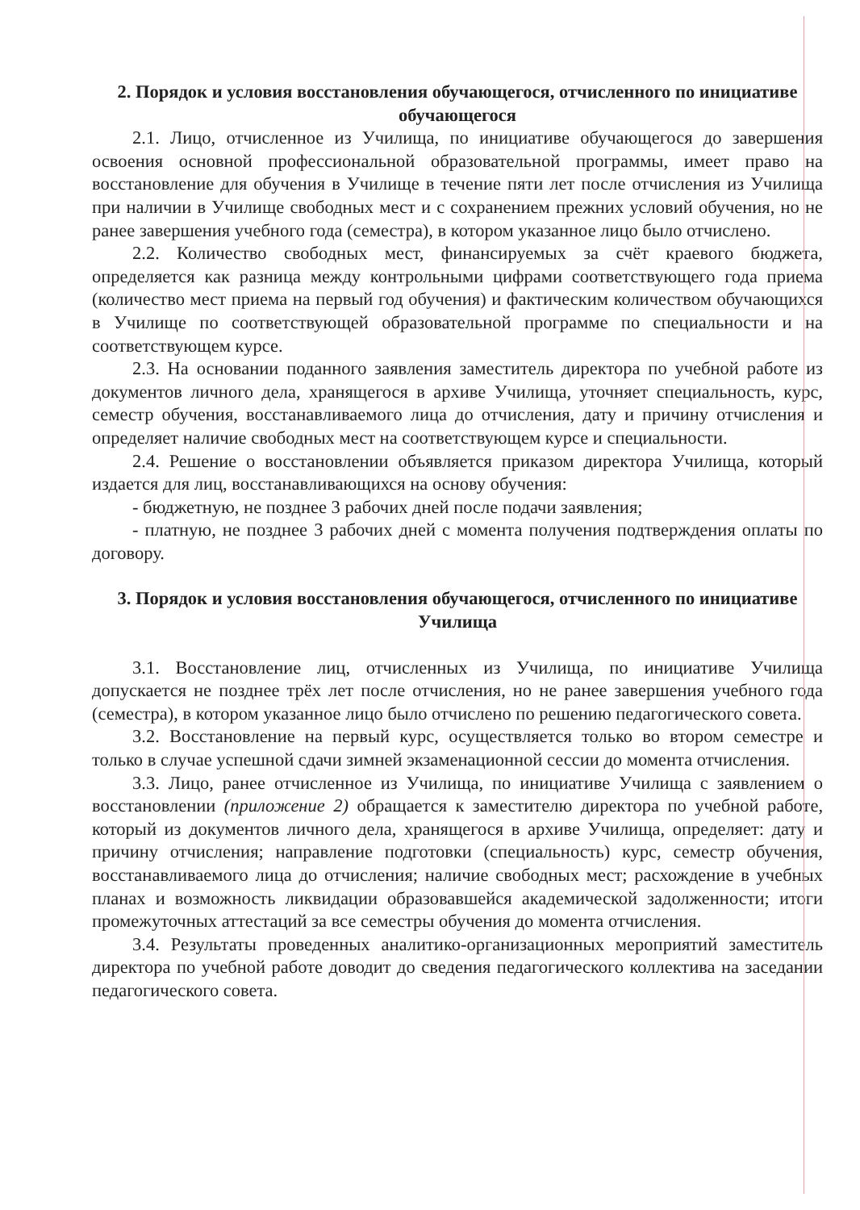2. Порядок и условия восстановления обучающегося, отчисленного по инициативе обучающегося
2.1. Лицо, отчисленное из Училища, по инициативе обучающегося до завершения освоения основной профессиональной образовательной программы, имеет право на восстановление для обучения в Училище в течение пяти лет после отчисления из Училища при наличии в Училище свободных мест и с сохранением прежних условий обучения, но не ранее завершения учебного года (семестра), в котором указанное лицо было отчислено.
2.2. Количество свободных мест, финансируемых за счёт краевого бюджета, определяется как разница между контрольными цифрами соответствующего года приема (количество мест приема на первый год обучения) и фактическим количеством обучающихся в Училище по соответствующей образовательной программе по специальности и на соответствующем курсе.
2.3. На основании поданного заявления заместитель директора по учебной работе из документов личного дела, хранящегося в архиве Училища, уточняет специальность, курс, семестр обучения, восстанавливаемого лица до отчисления, дату и причину отчисления и определяет наличие свободных мест на соответствующем курсе и специальности.
2.4. Решение о восстановлении объявляется приказом директора Училища, который издается для лиц, восстанавливающихся на основу обучения:
- бюджетную, не позднее 3 рабочих дней после подачи заявления;
- платную, не позднее 3 рабочих дней с момента получения подтверждения оплаты по договору.
3. Порядок и условия восстановления обучающегося, отчисленного по инициативе Училища
3.1. Восстановление лиц, отчисленных из Училища, по инициативе Училища допускается не позднее трёх лет после отчисления, но не ранее завершения учебного года (семестра), в котором указанное лицо было отчислено по решению педагогического совета.
3.2. Восстановление на первый курс, осуществляется только во втором семестре и только в случае успешной сдачи зимней экзаменационной сессии до момента отчисления.
3.3. Лицо, ранее отчисленное из Училища, по инициативе Училища с заявлением о восстановлении (приложение 2) обращается к заместителю директора по учебной работе, который из документов личного дела, хранящегося в архиве Училища, определяет: дату и причину отчисления; направление подготовки (специальность) курс, семестр обучения, восстанавливаемого лица до отчисления; наличие свободных мест; расхождение в учебных планах и возможность ликвидации образовавшейся академической задолженности; итоги промежуточных аттестаций за все семестры обучения до момента отчисления.
3.4. Результаты проведенных аналитико-организационных мероприятий заместитель директора по учебной работе доводит до сведения педагогического коллектива на заседании педагогического совета.